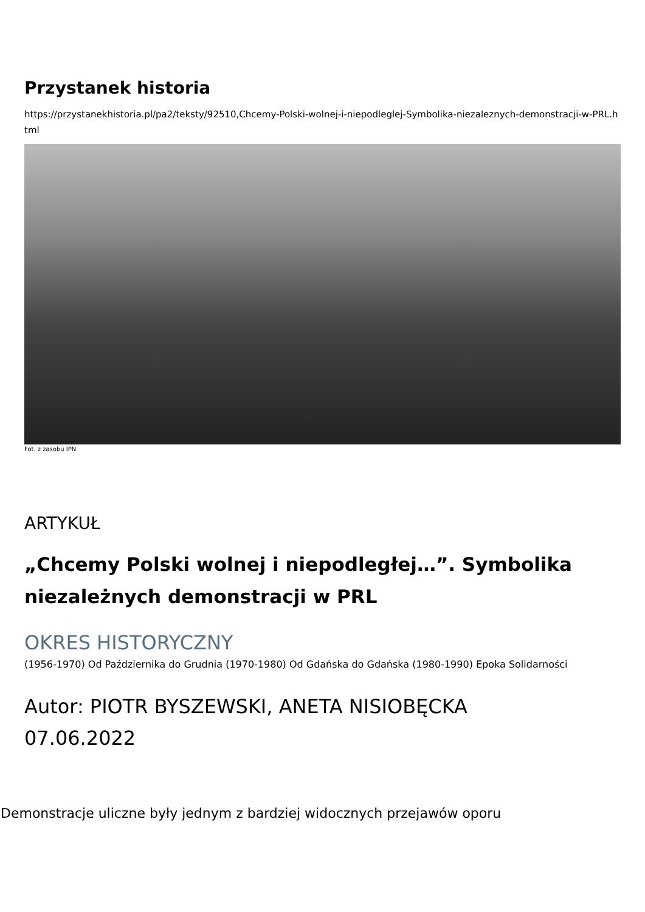Przystanek historia
https://przystanekhistoria.pl/pa2/teksty/92510,Chcemy-Polski-wolnej-i-niepodleglej-Symbolika-niezaleznych-demonstracji-w-PRL.html
Fot. z zasobu IPN
ARTYKUŁ
„Chcemy Polski wolnej i niepodległej…”. Symbolika niezależnych demonstracji w PRL
OKRES HISTORYCZNY
(1956-1970) Od Października do Grudnia (1970-1980) Od Gdańska do Gdańska (1980-1990) Epoka Solidarności
Autor: PIOTR BYSZEWSKI, ANETA NISIOBĘCKA
07.06.2022
Demonstracje uliczne były jednym z bardziej widocznych przejawów oporu